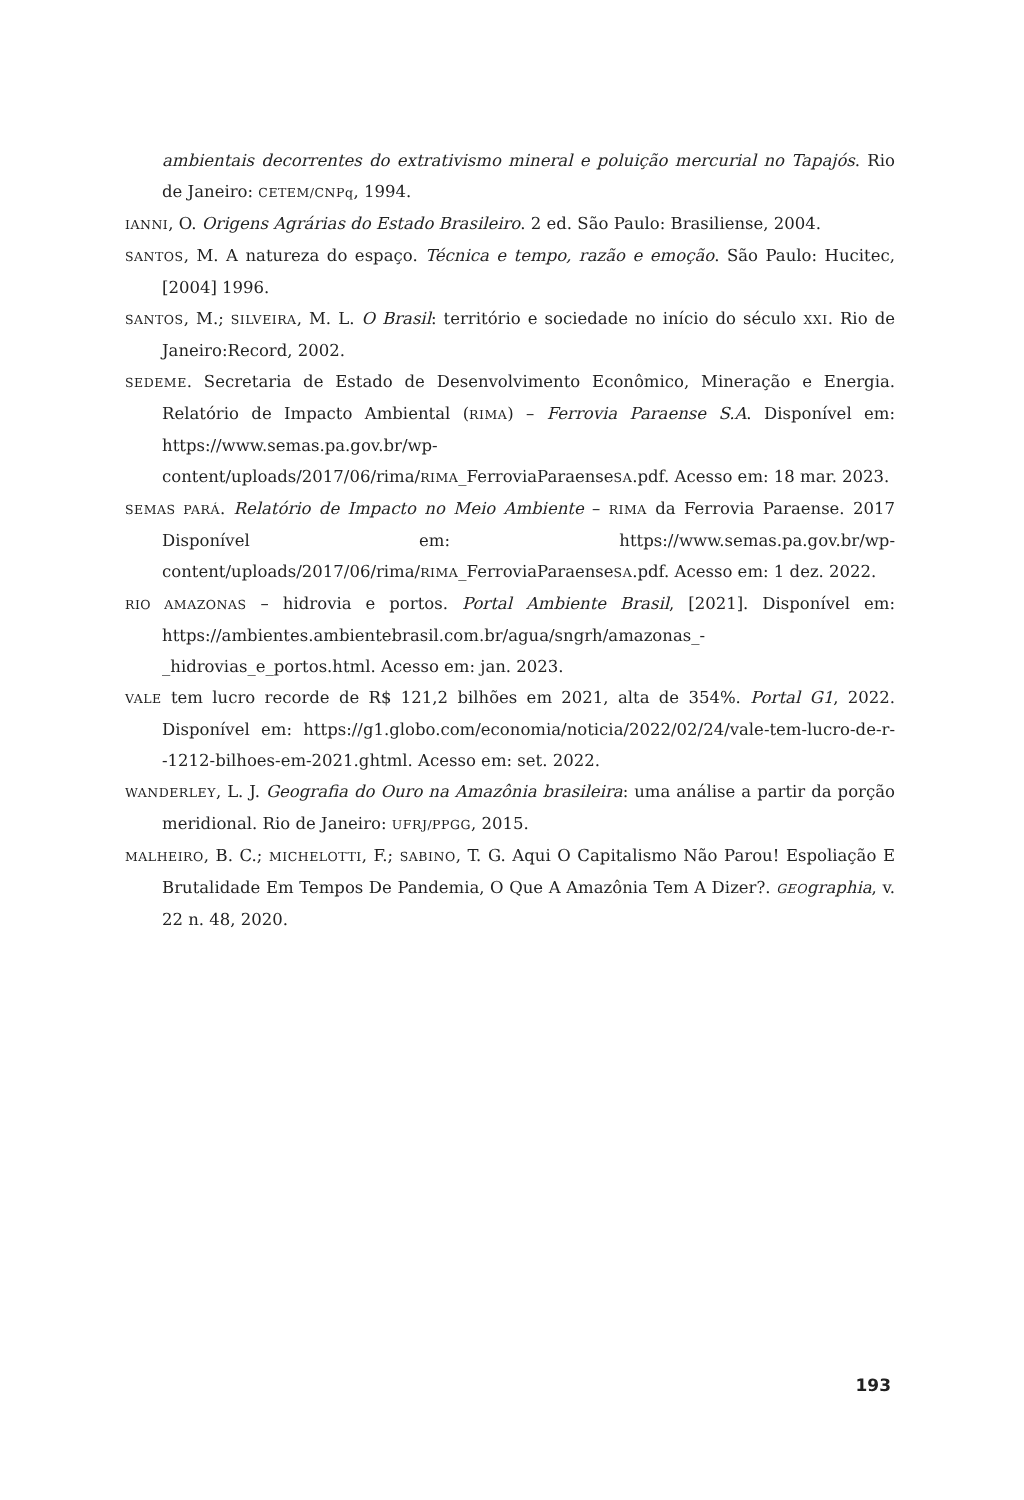ambientais decorrentes do extrativismo mineral e poluição mercurial no Tapajós. Rio de Janeiro: CETEM/CNPq, 1994.
IANNI, O. Origens Agrárias do Estado Brasileiro. 2 ed. São Paulo: Brasiliense, 2004.
SANTOS, M. A natureza do espaço. Técnica e tempo, razão e emoção. São Paulo: Hucitec, [2004] 1996.
SANTOS, M.; SILVEIRA, M. L. O Brasil: território e sociedade no início do século XXI. Rio de Janeiro:Record, 2002.
SEDEME. Secretaria de Estado de Desenvolvimento Econômico, Mineração e Energia. Relatório de Impacto Ambiental (RIMA) – Ferrovia Paraense S.A. Disponível em: https://www.semas.pa.gov.br/wp-content/uploads/2017/06/rima/RIMA_FerroviaParaenseSA.pdf. Acesso em: 18 mar. 2023.
SEMAS PARÁ. Relatório de Impacto no Meio Ambiente – RIMA da Ferrovia Paraense. 2017 Disponível em: https://www.semas.pa.gov.br/wp-content/uploads/2017/06/rima/RIMA_FerroviaParaenseSA.pdf. Acesso em: 1 dez. 2022.
RIO AMAZONAS – hidrovia e portos. Portal Ambiente Brasil, [2021]. Disponível em: https://ambientes.ambientebrasil.com.br/agua/sngrh/amazonas_-_hidrovias_e_portos.html. Acesso em: jan. 2023.
VALE tem lucro recorde de R$ 121,2 bilhões em 2021, alta de 354%. Portal G1, 2022. Disponível em: https://g1.globo.com/economia/noticia/2022/02/24/vale-tem-lucro-de-r--1212-bilhoes-em-2021.ghtml. Acesso em: set. 2022.
WANDERLEY, L. J. Geografia do Ouro na Amazônia brasileira: uma análise a partir da porção meridional. Rio de Janeiro: UFRJ/PPGG, 2015.
MALHEIRO, B. C.; MICHELOTTI, F.; SABINO, T. G. Aqui O Capitalismo Não Parou! Espoliação E Brutalidade Em Tempos De Pandemia, O Que A Amazônia Tem A Dizer?. GEOgraphia, v. 22 n. 48, 2020.
193